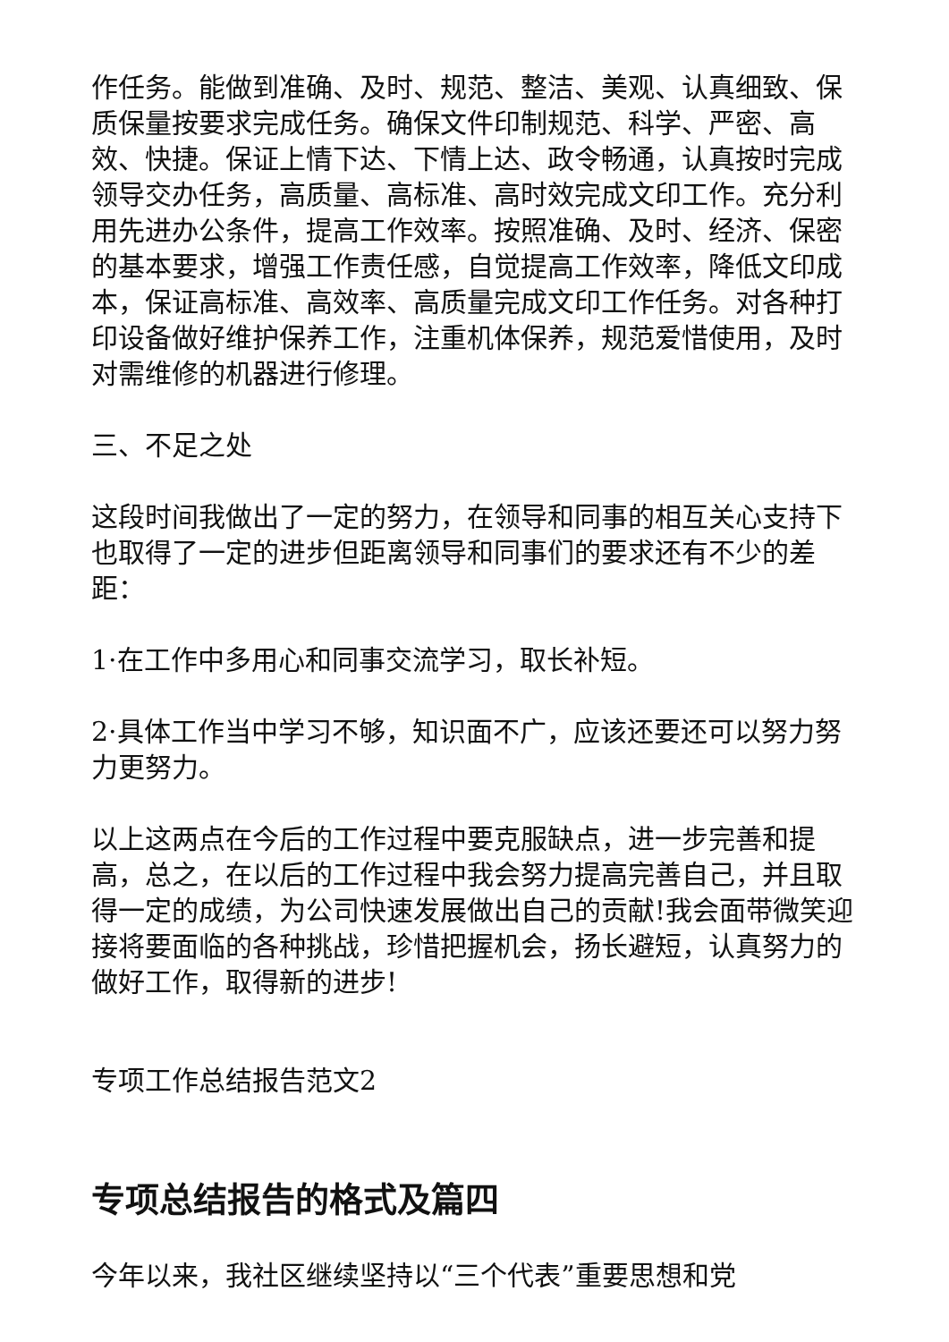作任务。能做到准确、及时、规范、整洁、美观、认真细致、保质保量按要求完成任务。确保文件印制规范、科学、严密、高效、快捷。保证上情下达、下情上达、政令畅通，认真按时完成领导交办任务，高质量、高标准、高时效完成文印工作。充分利用先进办公条件，提高工作效率。按照准确、及时、经济、保密的基本要求，增强工作责任感，自觉提高工作效率，降低文印成本，保证高标准、高效率、高质量完成文印工作任务。对各种打印设备做好维护保养工作，注重机体保养，规范爱惜使用，及时对需维修的机器进行修理。
三、不足之处
这段时间我做出了一定的努力，在领导和同事的相互关心支持下也取得了一定的进步但距离领导和同事们的要求还有不少的差距：
1·在工作中多用心和同事交流学习，取长补短。
2·具体工作当中学习不够，知识面不广，应该还要还可以努力努力更努力。
以上这两点在今后的工作过程中要克服缺点，进一步完善和提高，总之，在以后的工作过程中我会努力提高完善自己，并且取得一定的成绩，为公司快速发展做出自己的贡献!我会面带微笑迎接将要面临的各种挑战，珍惜把握机会，扬长避短，认真努力的做好工作，取得新的进步!
专项工作总结报告范文2
专项总结报告的格式及篇四
今年以来，我社区继续坚持以“三个代表”重要思想和党